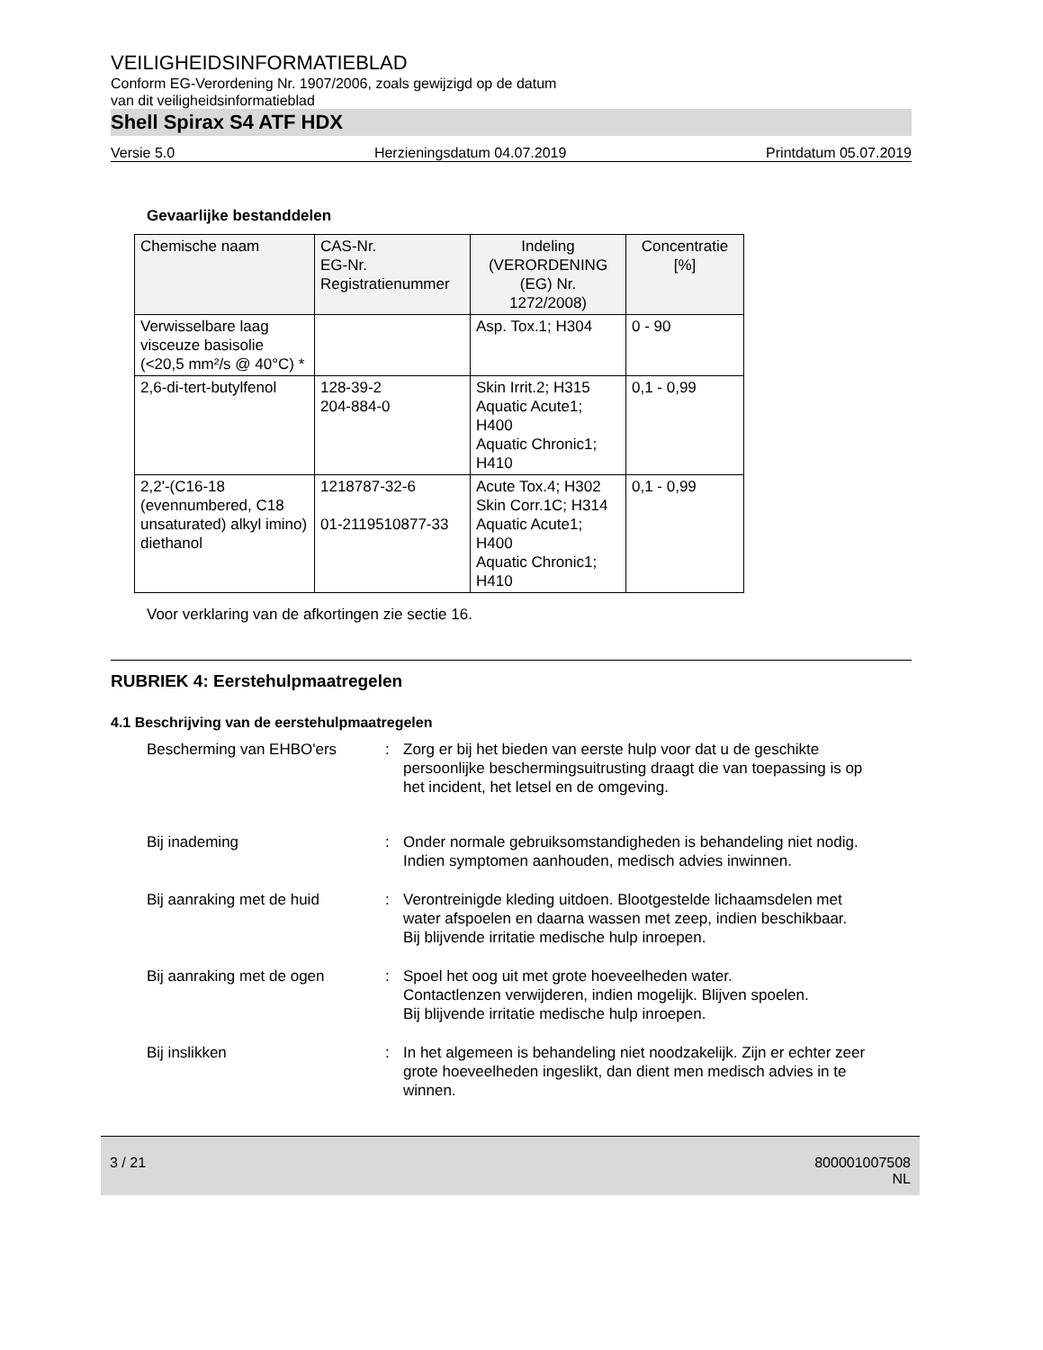VEILIGHEIDSINFORMATIEBLAD
Conform EG-Verordening Nr. 1907/2006, zoals gewijzigd op de datum
van dit veiligheidsinformatieblad
Shell Spirax S4 ATF HDX
Versie 5.0 Herzieningsdatum 04.07.2019 Printdatum 05.07.2019
Gevaarlijke bestanddelen
| Chemische naam | CAS-Nr. EG-Nr. Registratienummer | Indeling (VERORDENING (EG) Nr. 1272/2008) | Concentratie [%] |
| --- | --- | --- | --- |
| Verwisselbare laag visceuze basisolie (<20,5 mm²/s @ 40°C) * | | Asp. Tox.1; H304 | 0 - 90 |
| 2,6-di-tert-butylfenol | 128-39-2 204-884-0 | Skin Irrit.2; H315 Aquatic Acute1; H400 Aquatic Chronic1; H410 | 0,1 - 0,99 |
| 2,2'-(C16-18 (evennumbered, C18 unsaturated) alkyl imino) diethanol | 1218787-32-6 01-2119510877-33 | Acute Tox.4; H302 Skin Corr.1C; H314 Aquatic Acute1; H400 Aquatic Chronic1; H410 | 0,1 - 0,99 |
Voor verklaring van de afkortingen zie sectie 16.
RUBRIEK 4: Eerstehulpmaatregelen
4.1 Beschrijving van de eerstehulpmaatregelen
Bescherming van EHBO'ers : Zorg er bij het bieden van eerste hulp voor dat u de geschikte persoonlijke beschermingsuitrusting draagt die van toepassing is op het incident, het letsel en de omgeving.
Bij inademing : Onder normale gebruiksomstandigheden is behandeling niet nodig.
Indien symptomen aanhouden, medisch advies inwinnen.
Bij aanraking met de huid : Verontreinigde kleding uitdoen. Blootgestelde lichaamsdelen met water afspoelen en daarna wassen met zeep, indien beschikbaar.
Bij blijvende irritatie medische hulp inroepen.
Bij aanraking met de ogen : Spoel het oog uit met grote hoeveelheden water.
Contactlenzen verwijderen, indien mogelijk. Blijven spoelen.
Bij blijvende irritatie medische hulp inroepen.
Bij inslikken : In het algemeen is behandeling niet noodzakelijk. Zijn er echter zeer grote hoeveelheden ingeslikt, dan dient men medisch advies in te winnen.
3 / 21 800001007508
NL